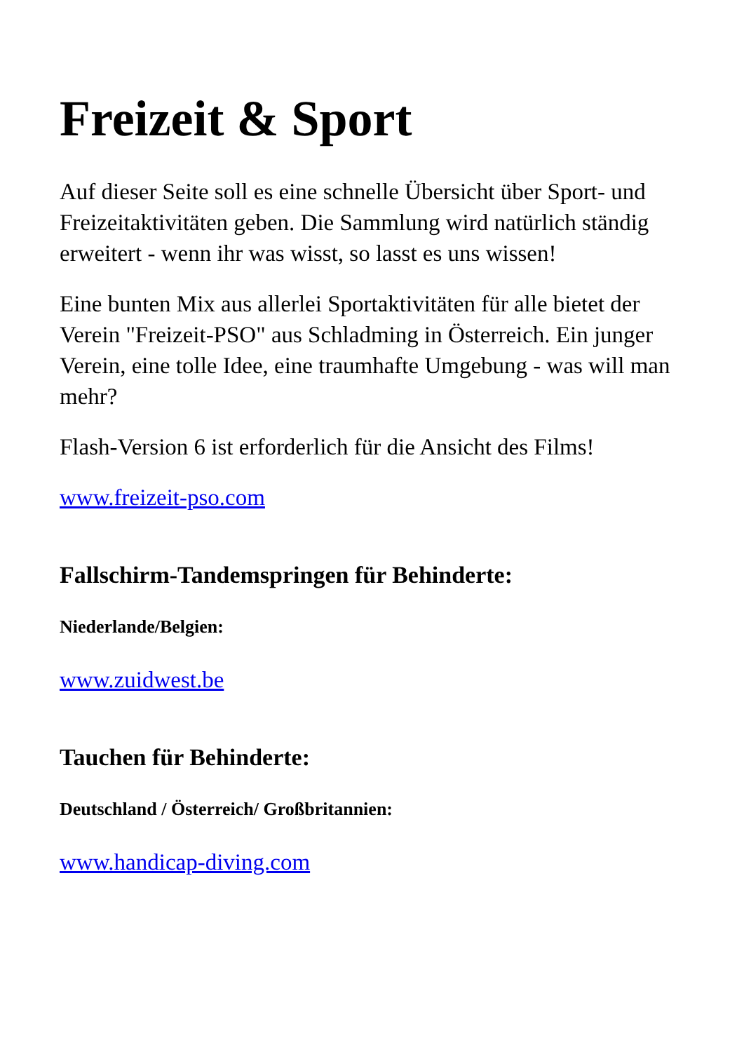Freizeit & Sport
Auf dieser Seite soll es eine schnelle Übersicht über Sport- und Freizeitaktivitäten geben. Die Sammlung wird natürlich ständig erweitert - wenn ihr was wisst, so lasst es uns wissen!
Eine bunten Mix aus allerlei Sportaktivitäten für alle bietet der Verein "Freizeit-PSO" aus Schladming in Österreich. Ein junger Verein, eine tolle Idee, eine traumhafte Umgebung - was will man mehr?
Flash-Version 6 ist erforderlich für die Ansicht des Films!
www.freizeit-pso.com
Fallschirm-Tandemspringen für Behinderte:
Niederlande/Belgien:
www.zuidwest.be
Tauchen für Behinderte:
Deutschland / Österreich/ Großbritannien:
www.handicap-diving.com